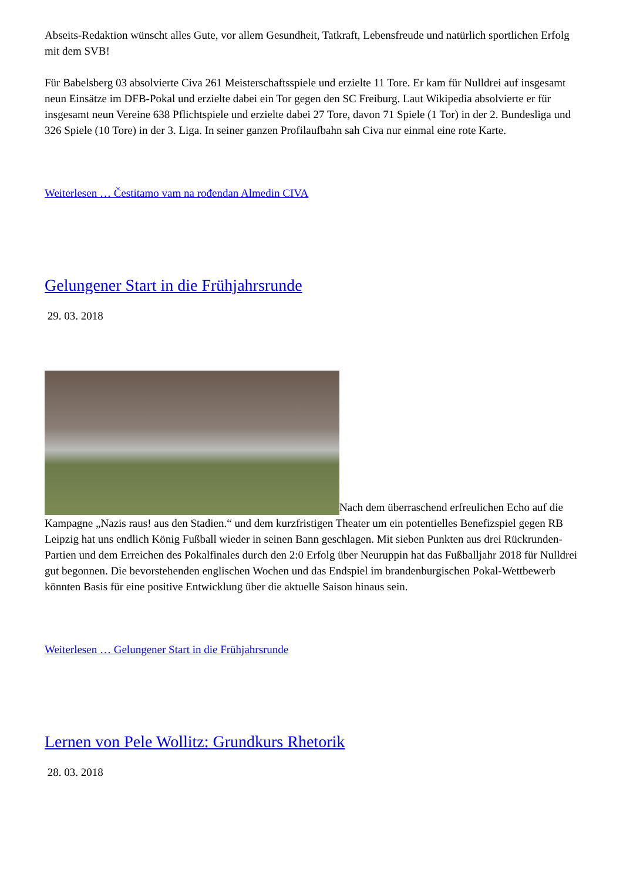Abseits-Redaktion wünscht alles Gute, vor allem Gesundheit, Tatkraft, Lebensfreude und natürlich sportlichen Erfolg mit dem SVB!
Für Babelsberg 03 absolvierte Civa 261 Meisterschaftsspiele und erzielte 11 Tore. Er kam für Nulldrei auf insgesamt neun Einsätze im DFB-Pokal und erzielte dabei ein Tor gegen den SC Freiburg. Laut Wikipedia absolvierte er für insgesamt neun Vereine 638 Pflichtspiele und erzielte dabei 27 Tore, davon 71 Spiele (1 Tor) in der 2. Bundesliga und 326 Spiele (10 Tore) in der 3. Liga. In seiner ganzen Profilaufbahn sah Civa nur einmal eine rote Karte.
Weiterlesen … Čestitamo vam na rođendan Almedin CIVA
Gelungener Start in die Frühjahrsrunde
29. 03. 2018
Nach dem überraschend erfreulichen Echo auf die Kampagne „Nazis raus! aus den Stadien.“ und dem kurzfristigen Theater um ein potentielles Benefizspiel gegen RB Leipzig hat uns endlich König Fußball wieder in seinen Bann geschlagen. Mit sieben Punkten aus drei Rückrunden-Partien und dem Erreichen des Pokalfinales durch den 2:0 Erfolg über Neuruppin hat das Fußballjahr 2018 für Nulldrei gut begonnen. Die bevorstehenden englischen Wochen und das Endspiel im brandenburgischen Pokal-Wettbewerb könnten Basis für eine positive Entwicklung über die aktuelle Saison hinaus sein.
Weiterlesen … Gelungener Start in die Frühjahrsrunde
Lernen von Pele Wollitz: Grundkurs Rhetorik
28. 03. 2018